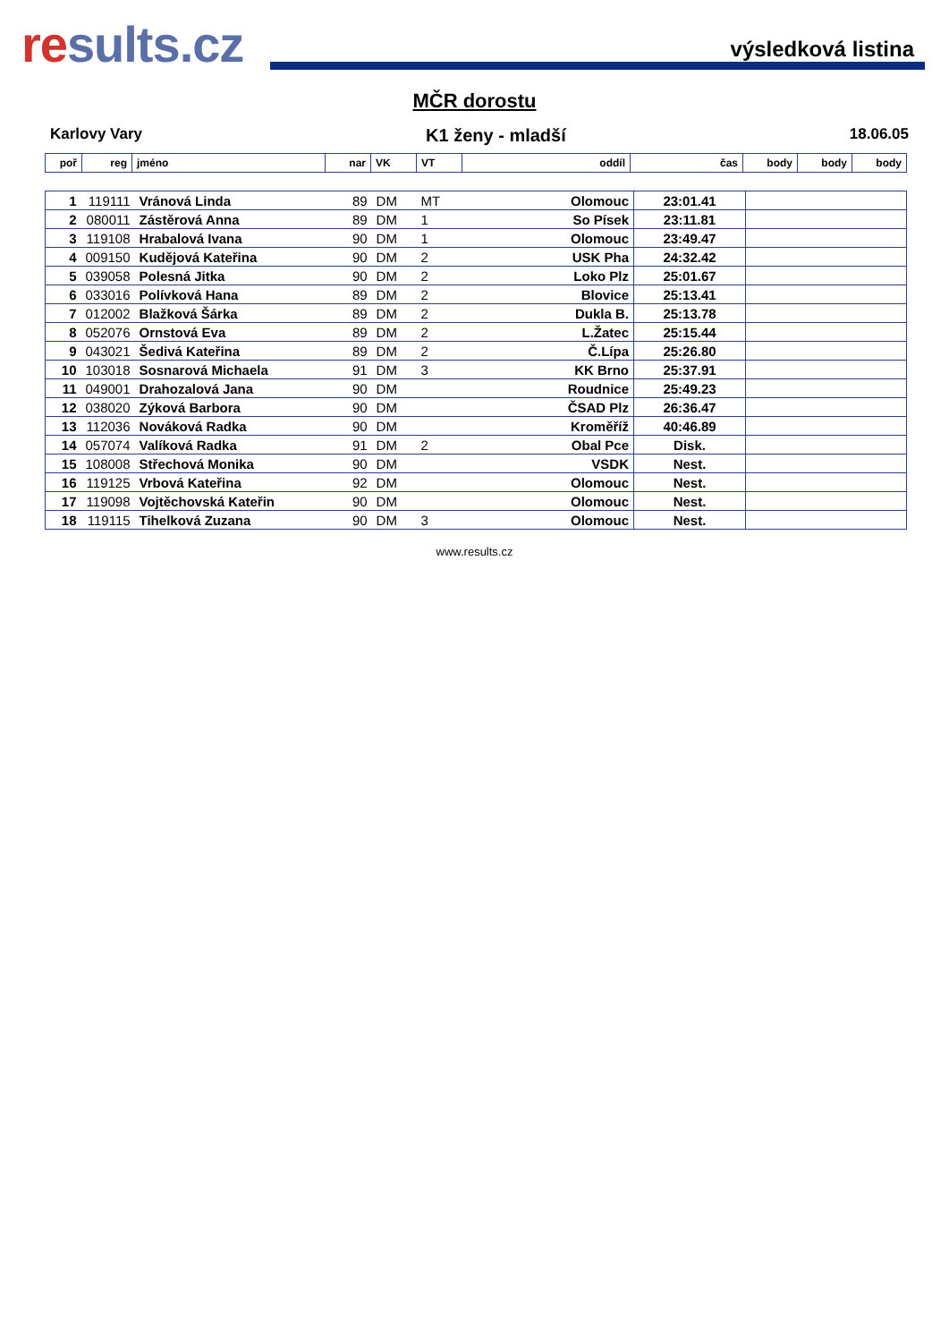results.cz
výsledková listina
MČR dorostu
Karlovy Vary K1 ženy - mladší 18.06.05
| poř | reg | jméno | nar | VK | VT | oddíl | čas | body | body | body |
| 1 | 119111 | Vránová Linda | 89 | DM | MT | Olomouc | 23:01.41 | | | |
| 2 | 080011 | Zástěrová Anna | 89 | DM | 1 | So Písek | 23:11.81 | | | |
| 3 | 119108 | Hrabalová Ivana | 90 | DM | 1 | Olomouc | 23:49.47 | | | |
| 4 | 009150 | Kudějová Kateřina | 90 | DM | 2 | USK Pha | 24:32.42 | | | |
| 5 | 039058 | Polesná Jitka | 90 | DM | 2 | Loko Plz | 25:01.67 | | | |
| 6 | 033016 | Polívková Hana | 89 | DM | 2 | Blovice | 25:13.41 | | | |
| 7 | 012002 | Blažková Šárka | 89 | DM | 2 | Dukla B. | 25:13.78 | | | |
| 8 | 052076 | Ornstová Eva | 89 | DM | 2 | L.Žatec | 25:15.44 | | | |
| 9 | 043021 | Šedivá Kateřina | 89 | DM | 2 | Č.Lípa | 25:26.80 | | | |
| 10 | 103018 | Sosnarová Michaela | 91 | DM | 3 | KK Brno | 25:37.91 | | | |
| 11 | 049001 | Drahozalová Jana | 90 | DM | | Roudnice | 25:49.23 | | | |
| 12 | 038020 | Zýková Barbora | 90 | DM | | ČSAD Plz | 26:36.47 | | | |
| 13 | 112036 | Nováková Radka | 90 | DM | | Kroměříž | 40:46.89 | | | |
| 14 | 057074 | Valíková Radka | 91 | DM | 2 | Obal Pce | Disk. | | | |
| 15 | 108008 | Střechová Monika | 90 | DM | | VSDK | Nest. | | | |
| 16 | 119125 | Vrbová Kateřina | 92 | DM | | Olomouc | Nest. | | | |
| 17 | 119098 | Vojtěchovská Kateřin | 90 | DM | | Olomouc | Nest. | | | |
| 18 | 119115 | Tihelková Zuzana | 90 | DM | 3 | Olomouc | Nest. | | | |
www.results.cz